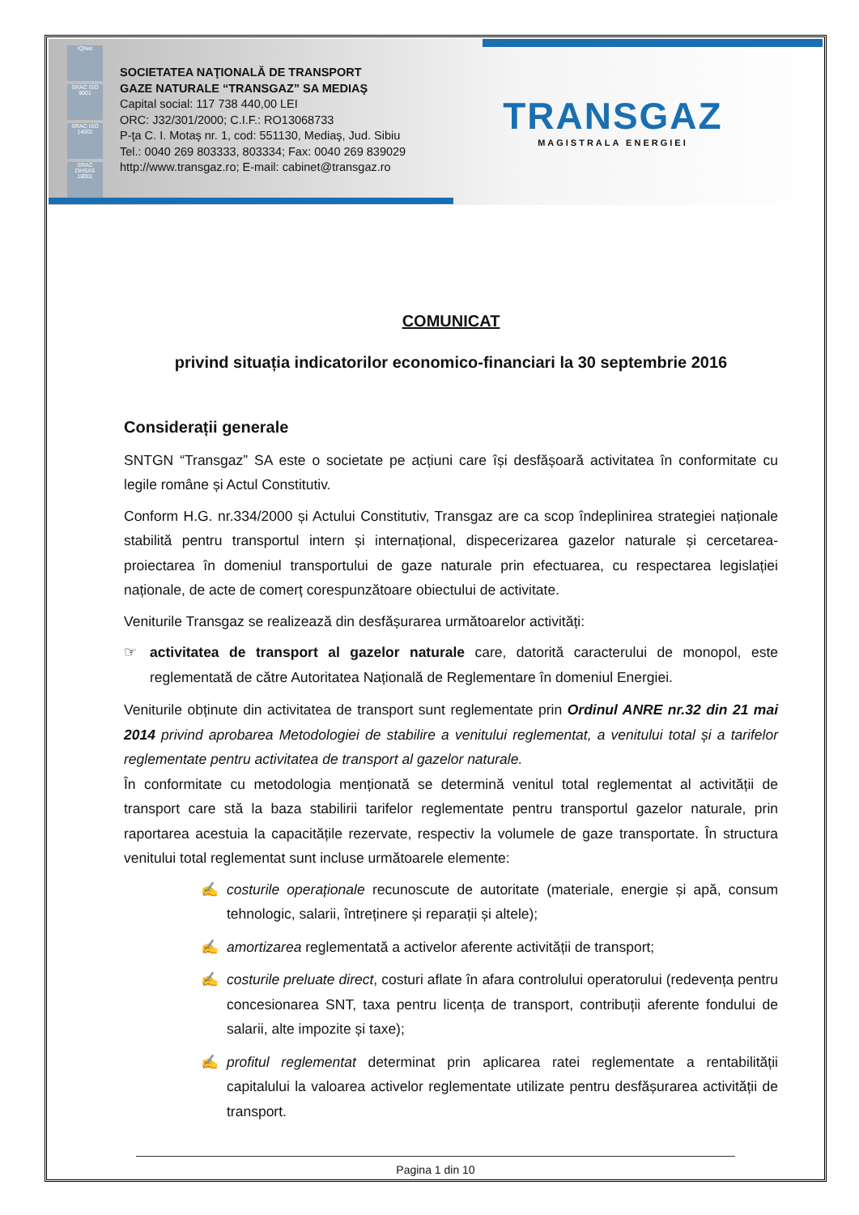IQNet
SRAC ISO 9001
SRAC ISO 14001
SRAC OHSAS 18001
SOCIETATEA NAŢIONALĂ DE TRANSPORT
GAZE NATURALE “TRANSGAZ” SA MEDIAŞ
Capital social: 117 738 440,00 LEI
ORC: J32/301/2000; C.I.F.: RO13068733
P-ţa C. I. Motaş nr. 1, cod: 551130, Mediaş, Jud. Sibiu
Tel.: 0040 269 803333, 803334; Fax: 0040 269 839029
http://www.transgaz.ro; E-mail: cabinet@transgaz.ro
TRANSGAZ
MAGISTRALA ENERGIEI
COMUNICAT
privind situația indicatorilor economico-financiari la 30 septembrie 2016
Considerații generale
SNTGN “Transgaz” SA este o societate pe acțiuni care își desfășoară activitatea în conformitate cu legile române și Actul Constitutiv.
Conform H.G. nr.334/2000 și Actului Constitutiv, Transgaz are ca scop îndeplinirea strategiei naționale stabilită pentru transportul intern și internațional, dispecerizarea gazelor naturale și cercetarea-proiectarea în domeniul transportului de gaze naturale prin efectuarea, cu respectarea legislației naționale, de acte de comerț corespunzătoare obiectului de activitate.
Veniturile Transgaz se realizează din desfășurarea următoarelor activități:
☞ activitatea de transport al gazelor naturale care, datorită caracterului de monopol, este reglementată de către Autoritatea Națională de Reglementare în domeniul Energiei.
Veniturile obținute din activitatea de transport sunt reglementate prin Ordinul ANRE nr.32 din 21 mai 2014 privind aprobarea Metodologiei de stabilire a venitului reglementat, a venitului total și a tarifelor reglementate pentru activitatea de transport al gazelor naturale.
În conformitate cu metodologia menționată se determină venitul total reglementat al activității de transport care stă la baza stabilirii tarifelor reglementate pentru transportul gazelor naturale, prin raportarea acestuia la capacitățile rezervate, respectiv la volumele de gaze transportate. În structura venitului total reglementat sunt incluse următoarele elemente:
✍ costurile operaționale recunoscute de autoritate (materiale, energie și apă, consum tehnologic, salarii, întreținere și reparații și altele);
✍ amortizarea reglementată a activelor aferente activității de transport;
✍ costurile preluate direct, costuri aflate în afara controlului operatorului (redevența pentru concesionarea SNT, taxa pentru licența de transport, contribuții aferente fondului de salarii, alte impozite și taxe);
✍ profitul reglementat determinat prin aplicarea ratei reglementate a rentabilității capitalului la valoarea activelor reglementate utilizate pentru desfășurarea activității de transport.
Pagina 1 din 10